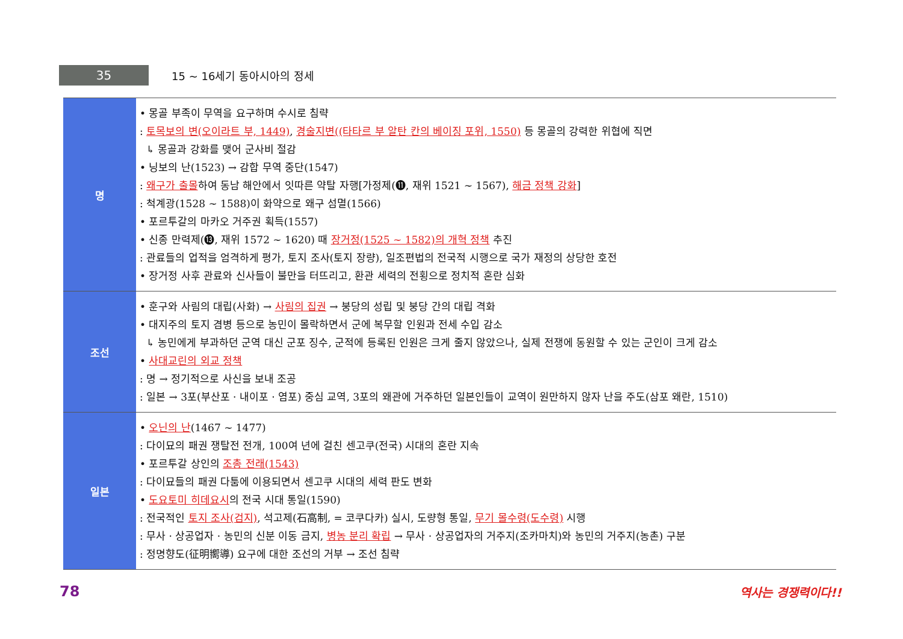35
15 ~ 16세기 동아시아의 정세
| 명 | • 몽골 부족이 무역을 요구하며 수시로 침략 : 토목보의 변(오이라트 부, 1449) , 경술지변((타타르 부 알탄 칸의 베이징 포위, 1550) 등 몽골의 강력한 위협에 직면 ↳ 몽골과 강화를 맺어 군사비 절감 • 닝보의 난(1523) → 감합 무역 중단(1547) : 왜구가 출몰 하여 동남 해안에서 잇따른 약탈 자행[가정제(⓫, 재위 1521 ~ 1567), 해금 정책 강화 ] : 척계광(1528 ~ 1588)이 화약으로 왜구 섬멸(1566) • 포르투갈의 마카오 거주권 획득(1557) • 신종 만력제(⓭, 재위 1572 ~ 1620) 때 장거정(1525 ~ 1582)의 개혁 정책 추진 : 관료들의 업적을 엄격하게 평가, 토지 조사(토지 장량), 일조편법의 전국적 시행으로 국가 재정의 상당한 호전 • 장거정 사후 관료와 신사들이 불만을 터뜨리고, 환관 세력의 전횡으로 정치적 혼란 심화 |
| 조선 | • 훈구와 사림의 대립(사화) → 사림의 집권 → 붕당의 성립 및 붕당 간의 대립 격화 • 대지주의 토지 겸병 등으로 농민이 몰락하면서 군에 복무할 인원과 전세 수입 감소 ↳ 농민에게 부과하던 군역 대신 군포 징수, 군적에 등록된 인원은 크게 줄지 않았으나, 실제 전쟁에 동원할 수 있는 군인이 크게 감소 • 사대교린의 외교 정책 : 명 → 정기적으로 사신을 보내 조공 : 일본 → 3포(부산포 · 내이포 · 염포) 중심 교역, 3포의 왜관에 거주하던 일본인들이 교역이 원만하지 않자 난을 주도(삼포 왜란, 1510) |
| 일본 | • 오닌의 난 (1467 ~ 1477) : 다이묘의 패권 쟁탈전 전개, 100여 년에 걸친 센고쿠(전국) 시대의 혼란 지속 • 포르투갈 상인의 조총 전래(1543) : 다이묘들의 패권 다툼에 이용되면서 센고쿠 시대의 세력 판도 변화 • 도요토미 히데요시 의 전국 시대 통일(1590) : 전국적인 토지 조사(검지) , 석고제(石高制, = 코쿠다카) 실시, 도량형 통일, 무기 몰수령(도수령) 시행 : 무사 · 상공업자 · 농민의 신분 이동 금지, 병농 분리 확립 → 무사 · 상공업자의 거주지(조카마치)와 농민의 거주지(농촌) 구분 : 정명향도(征明嚮導) 요구에 대한 조선의 거부 → 조선 침략 |
78 역사는 경쟁력이다!!